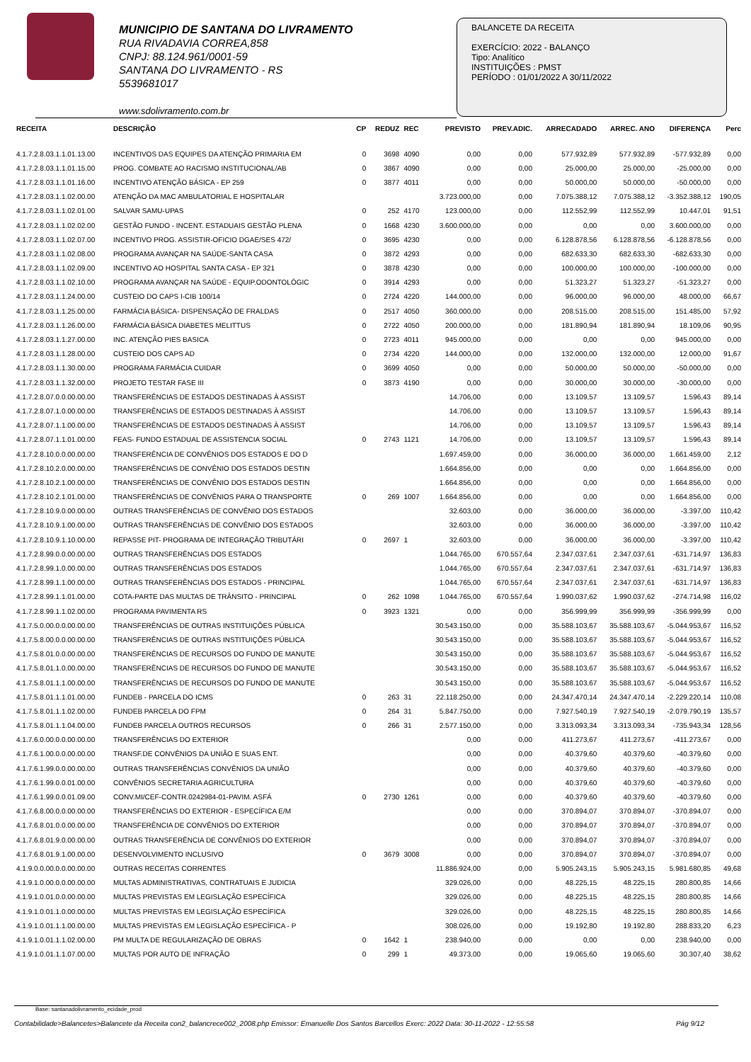MUNICIPIO DE SANTANA DO LIVRAMENTO
RUA RIVADAVIA CORREA,858
CNPJ: 88.124.961/0001-59
SANTANA DO LIVRAMENTO - RS
5539681017
www.sdolivramento.com.br
BALANCETE DA RECEITA
EXERCÍCIO: 2022 - BALANÇO
Tipo: Analítico
INSTITUIÇÕES : PMST
PERÍODO : 01/01/2022 A 30/11/2022
| RECEITA | DESCRIÇÃO | CP | REDUZ | REC | PREVISTO | PREV.ADIC. | ARRECADADO | ARREC. ANO | DIFERENÇA | Perc |
| --- | --- | --- | --- | --- | --- | --- | --- | --- | --- | --- |
| 4.1.7.2.8.03.1.1.01.13.00 | INCENTIVOS DAS EQUIPES DA ATENÇÃO PRIMARIA EM | 0 | 3698 | 4090 | 0,00 | 0,00 | 577.932,89 | 577.932,89 | -577.932,89 | 0,00 |
| 4.1.7.2.8.03.1.1.01.15.00 | PROG. COMBATE AO RACISMO INSTITUCIONAL/AB | 0 | 3867 | 4090 | 0,00 | 0,00 | 25.000,00 | 25.000,00 | -25.000,00 | 0,00 |
| 4.1.7.2.8.03.1.1.01.16.00 | INCENTIVO ATENÇÃO BÁSICA - EP 259 | 0 | 3877 | 4011 | 0,00 | 0,00 | 50.000,00 | 50.000,00 | -50.000,00 | 0,00 |
| 4.1.7.2.8.03.1.1.02.00.00 | ATENÇÃO DA MAC AMBULATORIAL E HOSPITALAR | | | | 3.723.000,00 | 0,00 | 7.075.388,12 | 7.075.388,12 | -3.352.388,12 | 190,05 |
| 4.1.7.2.8.03.1.1.02.01.00 | SALVAR SAMU-UPAS | 0 | 252 | 4170 | 123.000,00 | 0,00 | 112.552,99 | 112.552,99 | 10.447,01 | 91,51 |
| 4.1.7.2.8.03.1.1.02.02.00 | GESTÃO FUNDO - INCENT. ESTADUAIS GESTÃO PLENA | 0 | 1668 | 4230 | 3.600.000,00 | 0,00 | 0,00 | 0,00 | 3.600.000,00 | 0,00 |
| 4.1.7.2.8.03.1.1.02.07.00 | INCENTIVO PROG. ASSISTIR-OFICIO DGAE/SES 472/ | 0 | 3695 | 4230 | 0,00 | 0,00 | 6.128.878,56 | 6.128.878,56 | -6.128.878,56 | 0,00 |
| 4.1.7.2.8.03.1.1.02.08.00 | PROGRAMA AVANÇAR NA SAÚDE-SANTA CASA | 0 | 3872 | 4293 | 0,00 | 0,00 | 682.633,30 | 682.633,30 | -682.633,30 | 0,00 |
| 4.1.7.2.8.03.1.1.02.09.00 | INCENTIVO AO HOSPITAL SANTA CASA - EP 321 | 0 | 3878 | 4230 | 0,00 | 0,00 | 100.000,00 | 100.000,00 | -100.000,00 | 0,00 |
| 4.1.7.2.8.03.1.1.02.10.00 | PROGRAMA AVANÇAR NA SAÚDE - EQUIP.ODONTOLÓGIC | 0 | 3914 | 4293 | 0,00 | 0,00 | 51.323,27 | 51.323,27 | -51.323,27 | 0,00 |
| 4.1.7.2.8.03.1.1.24.00.00 | CUSTEIO DO CAPS I-CIB 100/14 | 0 | 2724 | 4220 | 144.000,00 | 0,00 | 96.000,00 | 96.000,00 | 48.000,00 | 66,67 |
| 4.1.7.2.8.03.1.1.25.00.00 | FARMÁCIA BÁSICA- DISPENSAÇÃO DE FRALDAS | 0 | 2517 | 4050 | 360.000,00 | 0,00 | 208.515,00 | 208.515,00 | 151.485,00 | 57,92 |
| 4.1.7.2.8.03.1.1.26.00.00 | FARMÁCIA BÁSICA DIABETES MELITTUS | 0 | 2722 | 4050 | 200.000,00 | 0,00 | 181.890,94 | 181.890,94 | 18.109,06 | 90,95 |
| 4.1.7.2.8.03.1.1.27.00.00 | INC. ATENÇÃO PIES BASICA | 0 | 2723 | 4011 | 945.000,00 | 0,00 | 0,00 | 0,00 | 945.000,00 | 0,00 |
| 4.1.7.2.8.03.1.1.28.00.00 | CUSTEIO DOS CAPS AD | 0 | 2734 | 4220 | 144.000,00 | 0,00 | 132.000,00 | 132.000,00 | 12.000,00 | 91,67 |
| 4.1.7.2.8.03.1.1.30.00.00 | PROGRAMA FARMÁCIA CUIDAR | 0 | 3699 | 4050 | 0,00 | 0,00 | 50.000,00 | 50.000,00 | -50.000,00 | 0,00 |
| 4.1.7.2.8.03.1.1.32.00.00 | PROJETO TESTAR FASE III | 0 | 3873 | 4190 | 0,00 | 0,00 | 30.000,00 | 30.000,00 | -30.000,00 | 0,00 |
| 4.1.7.2.8.07.0.0.00.00.00 | TRANSFERÊNCIAS DE ESTADOS DESTINADAS À ASSIST | | | | 14.706,00 | 0,00 | 13.109,57 | 13.109,57 | 1.596,43 | 89,14 |
| 4.1.7.2.8.07.1.0.00.00.00 | TRANSFERÊNCIAS DE ESTADOS DESTINADAS À ASSIST | | | | 14.706,00 | 0,00 | 13.109,57 | 13.109,57 | 1.596,43 | 89,14 |
| 4.1.7.2.8.07.1.1.00.00.00 | TRANSFERÊNCIAS DE ESTADOS DESTINADAS À ASSIST | | | | 14.706,00 | 0,00 | 13.109,57 | 13.109,57 | 1.596,43 | 89,14 |
| 4.1.7.2.8.07.1.1.01.00.00 | FEAS- FUNDO ESTADUAL DE ASSISTENCIA SOCIAL | 0 | 2743 | 1121 | 14.706,00 | 0,00 | 13.109,57 | 13.109,57 | 1.596,43 | 89,14 |
| 4.1.7.2.8.10.0.0.00.00.00 | TRANSFERÊNCIA DE CONVÊNIOS DOS ESTADOS E DO D | | | | 1.697.459,00 | 0,00 | 36.000,00 | 36.000,00 | 1.661.459,00 | 2,12 |
| 4.1.7.2.8.10.2.0.00.00.00 | TRANSFERÊNCIAS DE CONVÊNIO DOS ESTADOS DESTIN | | | | 1.664.856,00 | 0,00 | 0,00 | 0,00 | 1.664.856,00 | 0,00 |
| 4.1.7.2.8.10.2.1.00.00.00 | TRANSFERÊNCIAS DE CONVÊNIO DOS ESTADOS DESTIN | | | | 1.664.856,00 | 0,00 | 0,00 | 0,00 | 1.664.856,00 | 0,00 |
| 4.1.7.2.8.10.2.1.01.00.00 | TRANSFERÊNCIAS DE CONVÊNIOS PARA O TRANSPORTE | 0 | 269 | 1007 | 1.664.856,00 | 0,00 | 0,00 | 0,00 | 1.664.856,00 | 0,00 |
| 4.1.7.2.8.10.9.0.00.00.00 | OUTRAS TRANSFERÊNCIAS DE CONVÊNIO DOS ESTADOS | | | | 32.603,00 | 0,00 | 36.000,00 | 36.000,00 | -3.397,00 | 110,42 |
| 4.1.7.2.8.10.9.1.00.00.00 | OUTRAS TRANSFERÊNCIAS DE CONVÊNIO DOS ESTADOS | | | | 32.603,00 | 0,00 | 36.000,00 | 36.000,00 | -3.397,00 | 110,42 |
| 4.1.7.2.8.10.9.1.10.00.00 | REPASSE PIT- PROGRAMA DE INTEGRAÇÃO TRIBUTÁRI | 0 | 2697 | 1 | 32.603,00 | 0,00 | 36.000,00 | 36.000,00 | -3.397,00 | 110,42 |
| 4.1.7.2.8.99.0.0.00.00.00 | OUTRAS TRANSFERÊNCIAS DOS ESTADOS | | | | 1.044.765,00 | 670.557,64 | 2.347.037,61 | 2.347.037,61 | -631.714,97 | 136,83 |
| 4.1.7.2.8.99.1.0.00.00.00 | OUTRAS TRANSFERÊNCIAS DOS ESTADOS | | | | 1.044.765,00 | 670.557,64 | 2.347.037,61 | 2.347.037,61 | -631.714,97 | 136,83 |
| 4.1.7.2.8.99.1.1.00.00.00 | OUTRAS TRANSFERÊNCIAS DOS ESTADOS - PRINCIPAL | | | | 1.044.765,00 | 670.557,64 | 2.347.037,61 | 2.347.037,61 | -631.714,97 | 136,83 |
| 4.1.7.2.8.99.1.1.01.00.00 | COTA-PARTE DAS MULTAS DE TRÂNSITO - PRINCIPAL | 0 | 262 | 1098 | 1.044.765,00 | 670.557,64 | 1.990.037,62 | 1.990.037,62 | -274.714,98 | 116,02 |
| 4.1.7.2.8.99.1.1.02.00.00 | PROGRAMA PAVIMENTA RS | 0 | 3923 | 1321 | 0,00 | 0,00 | 356.999,99 | 356.999,99 | -356.999,99 | 0,00 |
| 4.1.7.5.0.00.0.0.00.00.00 | TRANSFERÊNCIAS DE OUTRAS INSTITUIÇÕES PÚBLICA | | | | 30.543.150,00 | 0,00 | 35.588.103,67 | 35.588.103,67 | -5.044.953,67 | 116,52 |
| 4.1.7.5.8.00.0.0.00.00.00 | TRANSFERÊNCIAS DE OUTRAS INSTITUIÇÕES PÚBLICA | | | | 30.543.150,00 | 0,00 | 35.588.103,67 | 35.588.103,67 | -5.044.953,67 | 116,52 |
| 4.1.7.5.8.01.0.0.00.00.00 | TRANSFERÊNCIAS DE RECURSOS DO FUNDO DE MANUTE | | | | 30.543.150,00 | 0,00 | 35.588.103,67 | 35.588.103,67 | -5.044.953,67 | 116,52 |
| 4.1.7.5.8.01.1.0.00.00.00 | TRANSFERÊNCIAS DE RECURSOS DO FUNDO DE MANUTE | | | | 30.543.150,00 | 0,00 | 35.588.103,67 | 35.588.103,67 | -5.044.953,67 | 116,52 |
| 4.1.7.5.8.01.1.1.00.00.00 | TRANSFERÊNCIAS DE RECURSOS DO FUNDO DE MANUTE | | | | 30.543.150,00 | 0,00 | 35.588.103,67 | 35.588.103,67 | -5.044.953,67 | 116,52 |
| 4.1.7.5.8.01.1.1.01.00.00 | FUNDEB - PARCELA DO ICMS | 0 | 263 | 31 | 22.118.250,00 | 0,00 | 24.347.470,14 | 24.347.470,14 | -2.229.220,14 | 110,08 |
| 4.1.7.5.8.01.1.1.02.00.00 | FUNDEB PARCELA DO FPM | 0 | 264 | 31 | 5.847.750,00 | 0,00 | 7.927.540,19 | 7.927.540,19 | -2.079.790,19 | 135,57 |
| 4.1.7.5.8.01.1.1.04.00.00 | FUNDEB PARCELA OUTROS RECURSOS | 0 | 266 | 31 | 2.577.150,00 | 0,00 | 3.313.093,34 | 3.313.093,34 | -735.943,34 | 128,56 |
| 4.1.7.6.0.00.0.0.00.00.00 | TRANSFERÊNCIAS DO EXTERIOR | | | | 0,00 | 0,00 | 411.273,67 | 411.273,67 | -411.273,67 | 0,00 |
| 4.1.7.6.1.00.0.0.00.00.00 | TRANSF.DE CONVÊNIOS DA UNIÃO E SUAS ENT. | | | | 0,00 | 0,00 | 40.379,60 | 40.379,60 | -40.379,60 | 0,00 |
| 4.1.7.6.1.99.0.0.00.00.00 | OUTRAS TRANSFERÊNCIAS CONVÊNIOS DA UNIÃO | | | | 0,00 | 0,00 | 40.379,60 | 40.379,60 | -40.379,60 | 0,00 |
| 4.1.7.6.1.99.0.0.01.00.00 | CONVÊNIOS SECRETARIA AGRICULTURA | | | | 0,00 | 0,00 | 40.379,60 | 40.379,60 | -40.379,60 | 0,00 |
| 4.1.7.6.1.99.0.0.01.09.00 | CONV.MI/CEF-CONTR.0242984-01-PAVIM. ASFÁ | 0 | 2730 | 1261 | 0,00 | 0,00 | 40.379,60 | 40.379,60 | -40.379,60 | 0,00 |
| 4.1.7.6.8.00.0.0.00.00.00 | TRANSFERÊNCIAS DO EXTERIOR - ESPECÍFICA E/M | | | | 0,00 | 0,00 | 370.894,07 | 370.894,07 | -370.894,07 | 0,00 |
| 4.1.7.6.8.01.0.0.00.00.00 | TRANSFERÊNCIA DE CONVÊNIOS DO EXTERIOR | | | | 0,00 | 0,00 | 370.894,07 | 370.894,07 | -370.894,07 | 0,00 |
| 4.1.7.6.8.01.9.0.00.00.00 | OUTRAS TRANSFERÊNCIA DE CONVÊNIOS DO EXTERIOR | | | | 0,00 | 0,00 | 370.894,07 | 370.894,07 | -370.894,07 | 0,00 |
| 4.1.7.6.8.01.9.1.00.00.00 | DESENVOLVIMENTO INCLUSIVO | 0 | 3679 | 3008 | 0,00 | 0,00 | 370.894,07 | 370.894,07 | -370.894,07 | 0,00 |
| 4.1.9.0.0.00.0.0.00.00.00 | OUTRAS RECEITAS CORRENTES | | | | 11.886.924,00 | 0,00 | 5.905.243,15 | 5.905.243,15 | 5.981.680,85 | 49,68 |
| 4.1.9.1.0.00.0.0.00.00.00 | MULTAS ADMINISTRATIVAS, CONTRATUAIS E JUDICIA | | | | 329.026,00 | 0,00 | 48.225,15 | 48.225,15 | 280.800,85 | 14,66 |
| 4.1.9.1.0.01.0.0.00.00.00 | MULTAS PREVISTAS EM LEGISLAÇÃO ESPECÍFICA | | | | 329.026,00 | 0,00 | 48.225,15 | 48.225,15 | 280.800,85 | 14,66 |
| 4.1.9.1.0.01.1.0.00.00.00 | MULTAS PREVISTAS EM LEGISLAÇÃO ESPECÍFICA | | | | 329.026,00 | 0,00 | 48.225,15 | 48.225,15 | 280.800,85 | 14,66 |
| 4.1.9.1.0.01.1.1.00.00.00 | MULTAS PREVISTAS EM LEGISLAÇÃO ESPECÍFICA - P | | | | 308.026,00 | 0,00 | 19.192,80 | 19.192,80 | 288.833,20 | 6,23 |
| 4.1.9.1.0.01.1.1.02.00.00 | PM MULTA DE REGULARIZAÇÃO DE OBRAS | 0 | 1642 | 1 | 238.940,00 | 0,00 | 0,00 | 0,00 | 238.940,00 | 0,00 |
| 4.1.9.1.0.01.1.1.07.00.00 | MULTAS POR AUTO DE INFRAÇÃO | 0 | 299 | 1 | 49.373,00 | 0,00 | 19.065,60 | 19.065,60 | 30.307,40 | 38,62 |
Base: santanadolivramento_ecidade_prod
Contabilidade>Balancetes>Balancete da Receita con2_balancrece002_2008.php Emissor: Emanuelle Dos Santos Barcellos Exerc: 2022 Data: 30-11-2022 - 12:55:58 Pág 9/12